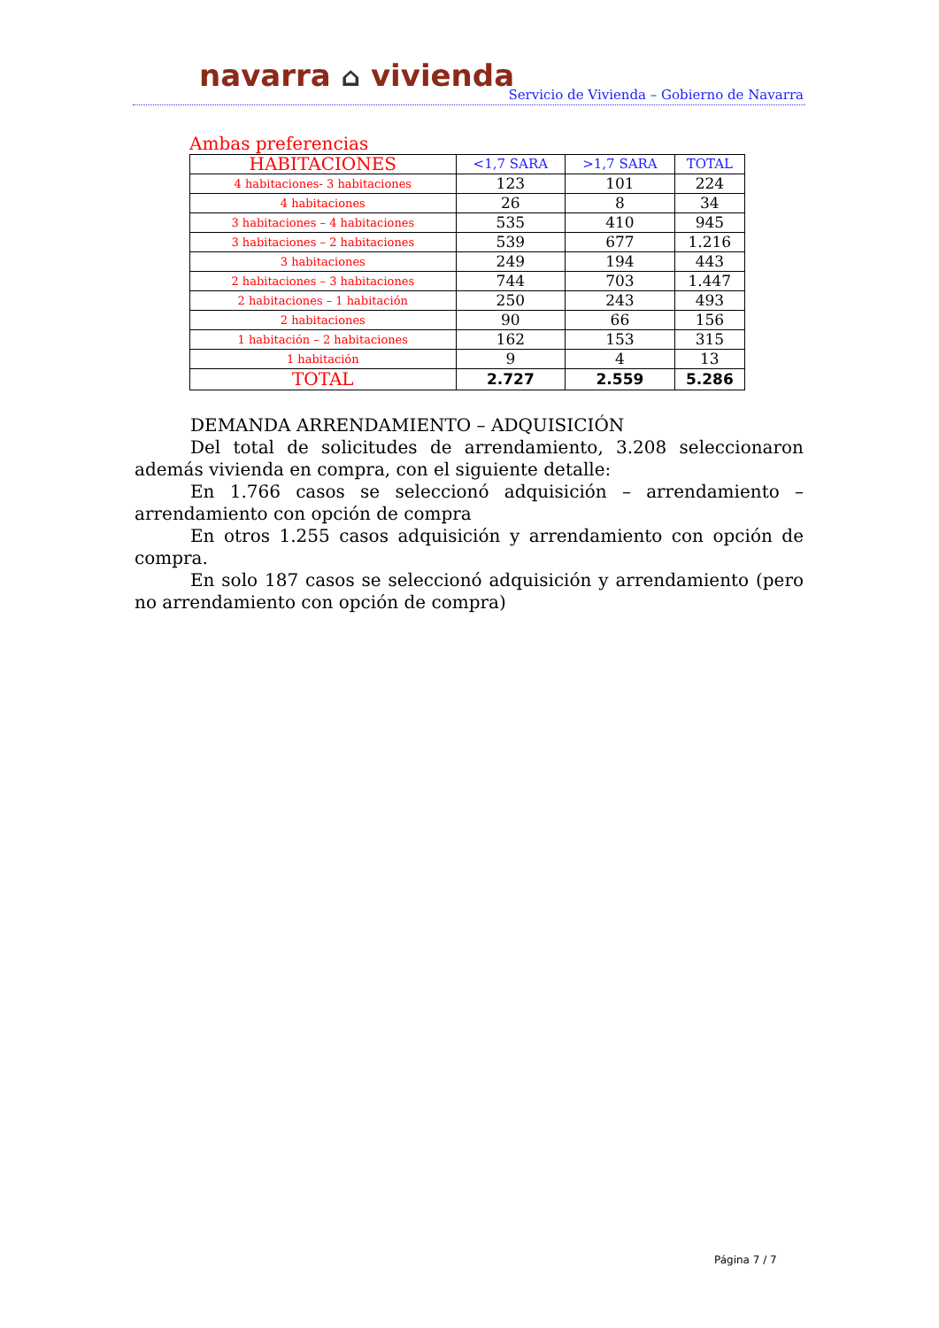navarra ⌂ vivienda
Servicio de Vivienda – Gobierno de Navarra
Ambas preferencias
| HABITACIONES | <1,7 SARA | >1,7 SARA | TOTAL |
| --- | --- | --- | --- |
| 4 habitaciones- 3 habitaciones | 123 | 101 | 224 |
| 4 habitaciones | 26 | 8 | 34 |
| 3 habitaciones – 4 habitaciones | 535 | 410 | 945 |
| 3 habitaciones – 2 habitaciones | 539 | 677 | 1.216 |
| 3 habitaciones | 249 | 194 | 443 |
| 2 habitaciones – 3 habitaciones | 744 | 703 | 1.447 |
| 2 habitaciones – 1 habitación | 250 | 243 | 493 |
| 2 habitaciones | 90 | 66 | 156 |
| 1 habitación – 2 habitaciones | 162 | 153 | 315 |
| 1 habitación | 9 | 4 | 13 |
| TOTAL | 2.727 | 2.559 | 5.286 |
DEMANDA ARRENDAMIENTO – ADQUISICIÓN
Del total de solicitudes de arrendamiento, 3.208 seleccionaron además vivienda en compra, con el siguiente detalle:
En 1.766 casos se seleccionó adquisición – arrendamiento – arrendamiento con opción de compra
En otros 1.255 casos adquisición y arrendamiento con opción de compra.
En solo 187 casos se seleccionó adquisición y arrendamiento (pero no arrendamiento con opción de compra)
Página 7 / 7